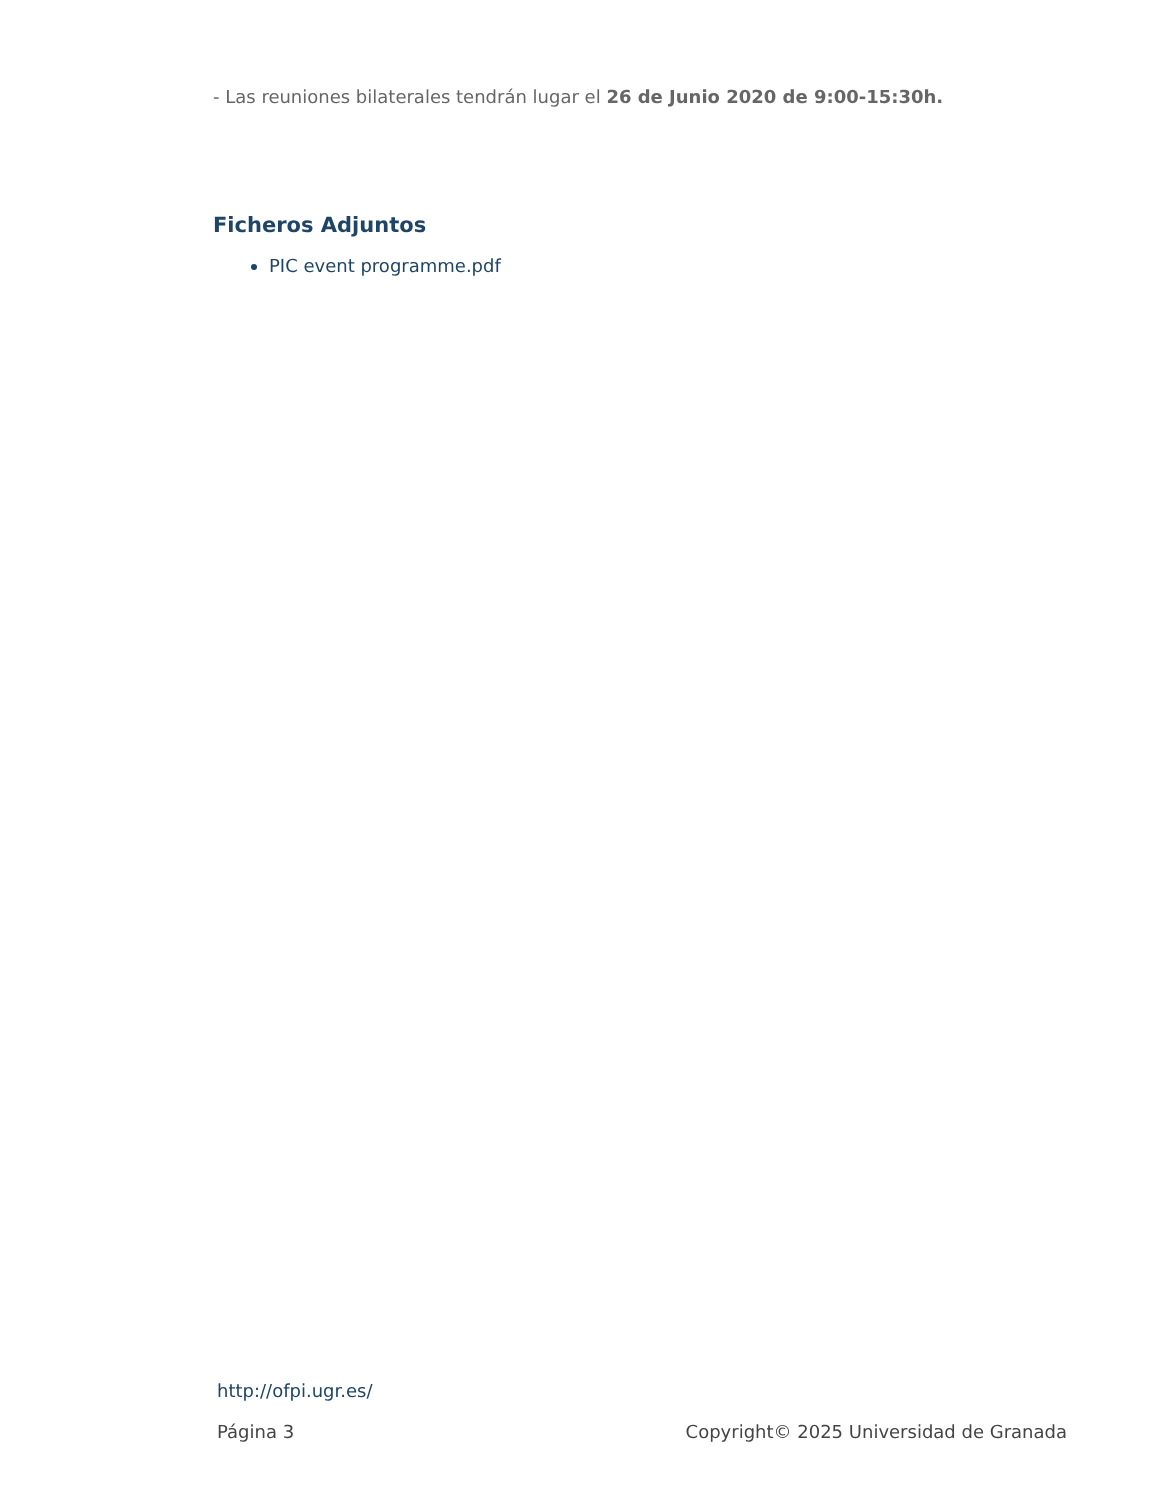- Las reuniones bilaterales tendrán lugar el 26 de Junio 2020 de 9:00-15:30h.
Ficheros Adjuntos
PIC event programme.pdf
http://ofpi.ugr.es/
Página 3 Copyright© 2025 Universidad de Granada